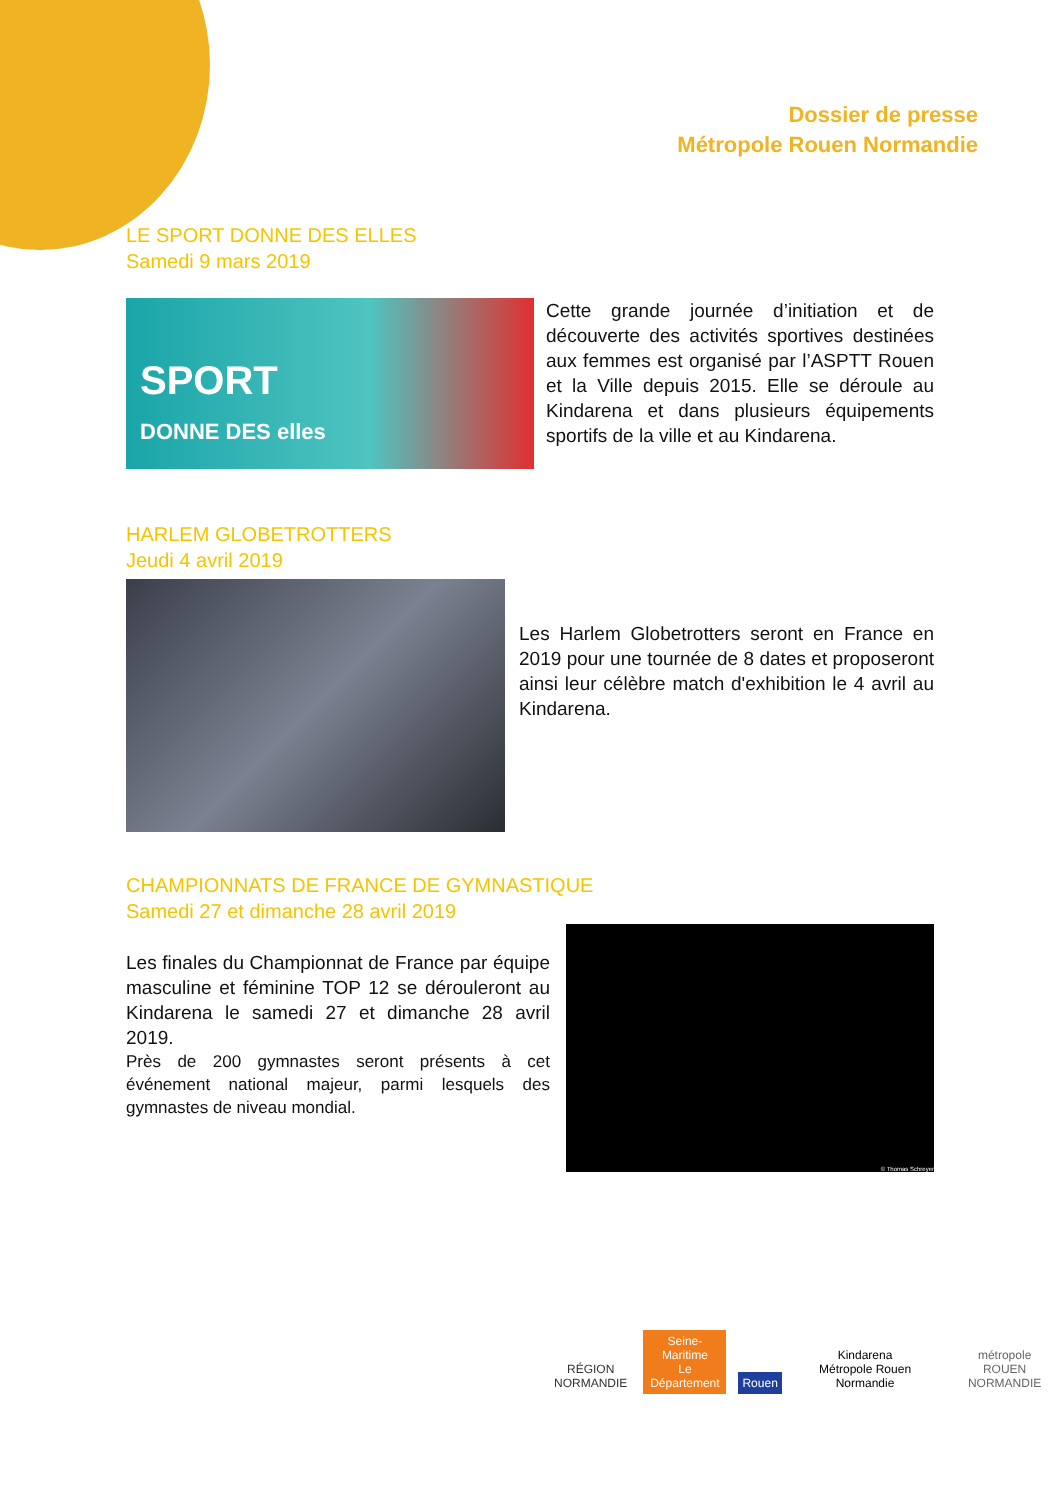Dossier de presse
Métropole Rouen Normandie
LE SPORT DONNE DES ELLES
Samedi 9 mars 2019
SPORT
DONNE DES elles
Cette grande journée d’initiation et de découverte des activités sportives destinées aux femmes est organisé par l’ASPTT Rouen et la Ville depuis 2015. Elle se déroule au Kindarena et dans plusieurs équipements sportifs de la ville et au Kindarena.
HARLEM GLOBETROTTERS
Jeudi 4 avril 2019
Les Harlem Globetrotters seront en France en 2019 pour une tournée de 8 dates et proposeront ainsi leur célèbre match d'exhibition le 4 avril au Kindarena.
CHAMPIONNATS DE FRANCE DE GYMNASTIQUE
Samedi 27 et dimanche 28 avril 2019
Les finales du Championnat de France par équipe masculine et féminine TOP 12 se dérouleront au Kindarena le samedi 27 et dimanche 28 avril 2019.
Près de 200 gymnastes seront présents à cet événement national majeur, parmi lesquels des gymnastes de niveau mondial.
© Thomas Schreyer
RÉGION
NORMANDIE
Seine-Maritime
Le Département
Rouen
Kindarena
Métropole Rouen Normandie
métropole
ROUEN NORMANDIE